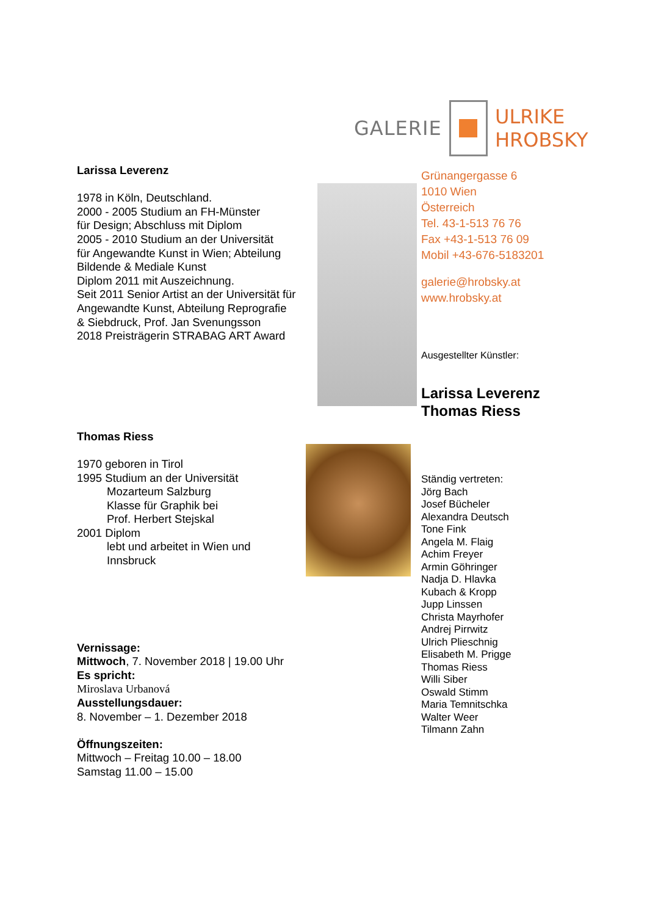GALERIE ULRIKE HROBSKY
Larissa Leverenz
1978 in Köln, Deutschland.
2000 - 2005 Studium an FH-Münster
für Design; Abschluss mit Diplom
2005 - 2010 Studium an der Universität
für Angewandte Kunst in Wien; Abteilung
Bildende & Mediale Kunst
Diplom 2011 mit Auszeichnung.
Seit 2011 Senior Artist an der Universität für
Angewandte Kunst, Abteilung Reprografie
& Siebdruck, Prof. Jan Svenungsson
2018 Preisträgerin STRABAG ART Award
Thomas Riess
1970 geboren in Tirol
1995 Studium an der Universität
Mozarteum Salzburg
Klasse für Graphik bei
Prof. Herbert Stejskal
2001 Diplom
lebt und arbeitet in Wien und
Innsbruck
Vernissage:
Mittwoch, 7. November 2018 | 19.00 Uhr
Es spricht:
Miroslava Urbanová
Ausstellungsdauer:
8. November – 1. Dezember 2018
Öffnungszeiten:
Mittwoch – Freitag 10.00 – 18.00
Samstag 11.00 – 15.00
Grünangergasse 6
1010 Wien
Österreich
Tel. 43-1-513 76 76
Fax +43-1-513 76 09
Mobil +43-676-5183201
galerie@hrobsky.at
www.hrobsky.at
Ausgestellter Künstler:
Larissa Leverenz
Thomas Riess
Ständig vertreten:
Jörg Bach
Josef Bücheler
Alexandra Deutsch
Tone Fink
Angela M. Flaig
Achim Freyer
Armin Göhringer
Nadja D. Hlavka
Kubach & Kropp
Jupp Linssen
Christa Mayrhofer
Andrej Pirrwitz
Ulrich Plieschnig
Elisabeth M. Prigge
Thomas Riess
Willi Siber
Oswald Stimm
Maria Temnitschka
Walter Weer
Tilmann Zahn